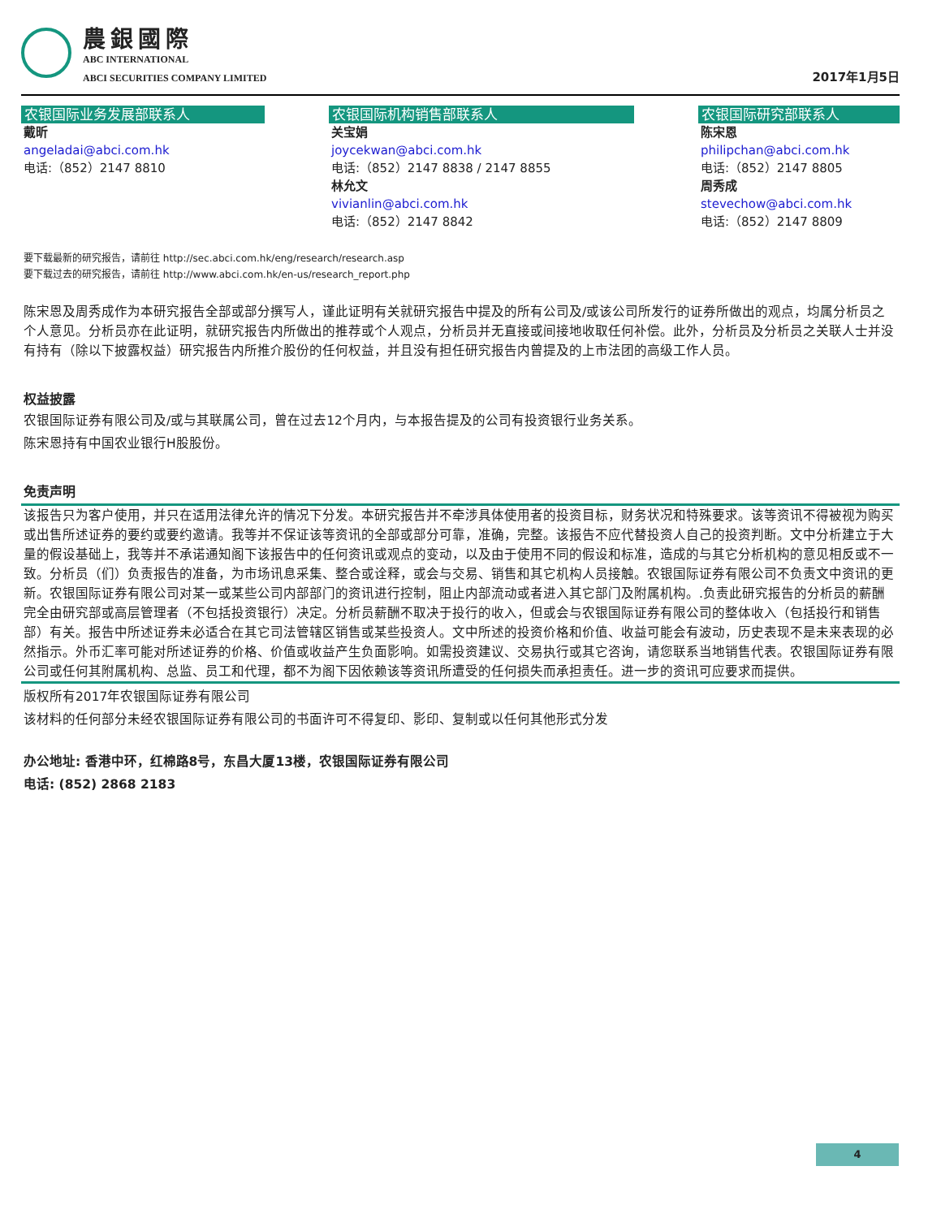農銀國際
ABC INTERNATIONAL
ABCI SECURITIES COMPANY LIMITED
2017年1月5日
农银国际业务发展部联系人
戴昕
angeladai@abci.com.hk
电话:（852）2147 8810
农银国际机构销售部联系人
关宝娟
joycekwan@abci.com.hk
电话:（852）2147 8838 / 2147 8855
林允文
vivianlin@abci.com.hk
电话:（852）2147 8842
农银国际研究部联系人
陈宋恩
philipchan@abci.com.hk
电话:（852）2147 8805
周秀成
stevechow@abci.com.hk
电话:（852）2147 8809
要下载最新的研究报告，请前往 http://sec.abci.com.hk/eng/research/research.asp
要下载过去的研究报告，请前往 http://www.abci.com.hk/en-us/research_report.php
陈宋恩及周秀成作为本研究报告全部或部分撰写人，谨此证明有关就研究报告中提及的所有公司及/或该公司所发行的证券所做出的观点，均属分析员之个人意见。分析员亦在此证明，就研究报告内所做出的推荐或个人观点，分析员并无直接或间接地收取任何补偿。此外，分析员及分析员之关联人士并没有持有（除以下披露权益）研究报告内所推介股份的任何权益，并且没有担任研究报告内曾提及的上市法团的高级工作人员。
权益披露
农银国际证券有限公司及/或与其联属公司，曾在过去12个月内，与本报告提及的公司有投资银行业务关系。
陈宋恩持有中国农业银行H股股份。
免责声明
该报告只为客户使用，并只在适用法律允许的情况下分发。本研究报告并不牵涉具体使用者的投资目标，财务状况和特殊要求。该等资讯不得被视为购买或出售所述证券的要约或要约邀请。我等并不保证该等资讯的全部或部分可靠，准确，完整。该报告不应代替投资人自己的投资判断。文中分析建立于大量的假设基础上，我等并不承诺通知阁下该报告中的任何资讯或观点的变动，以及由于使用不同的假设和标准，造成的与其它分析机构的意见相反或不一致。分析员（们）负责报告的准备，为市场讯息采集、整合或诠释，或会与交易、销售和其它机构人员接触。农银国际证券有限公司不负责文中资讯的更新。农银国际证券有限公司对某一或某些公司内部部门的资讯进行控制，阻止内部流动或者进入其它部门及附属机构。.负责此研究报告的分析员的薪酬完全由研究部或高层管理者（不包括投资银行）决定。分析员薪酬不取决于投行的收入，但或会与农银国际证券有限公司的整体收入（包括投行和销售部）有关。报告中所述证券未必适合在其它司法管辖区销售或某些投资人。文中所述的投资价格和价值、收益可能会有波动，历史表现不是未来表现的必然指示。外币汇率可能对所述证券的价格、价值或收益产生负面影响。如需投资建议、交易执行或其它咨询，请您联系当地销售代表。农银国际证券有限公司或任何其附属机构、总监、员工和代理，都不为阁下因依赖该等资讯所遭受的任何损失而承担责任。进一步的资讯可应要求而提供。
版权所有2017年农银国际证券有限公司
该材料的任何部分未经农银国际证券有限公司的书面许可不得复印、影印、复制或以任何其他形式分发
办公地址: 香港中环，红棉路8号，东昌大厦13楼，农银国际证券有限公司
电话: (852) 2868 2183
4